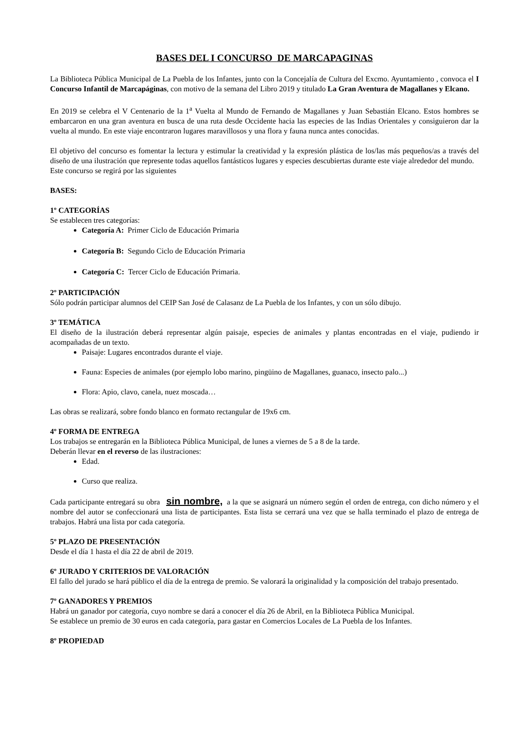BASES DEL I CONCURSO DE MARCAPAGINAS
La Biblioteca Pública Municipal de La Puebla de los Infantes, junto con la Concejalía de Cultura del Excmo. Ayuntamiento , convoca el I Concurso Infantil de Marcapáginas, con motivo de la semana del Libro 2019 y titulado La Gran Aventura de Magallanes y Elcano.
En 2019 se celebra el V Centenario de la 1<sup>a</sup> Vuelta al Mundo de Fernando de Magallanes y Juan Sebastián Elcano. Estos hombres se embarcaron en una gran aventura en busca de una ruta desde Occidente hacia las especies de las Indias Orientales y consiguieron dar la vuelta al mundo. En este viaje encontraron lugares maravillosos y una flora y fauna nunca antes conocidas.
El objetivo del concurso es fomentar la lectura y estimular la creatividad y la expresión plástica de los/las más pequeños/as a través del diseño de una ilustración que represente todas aquellos fantásticos lugares y especies descubiertas durante este viaje alrededor del mundo.
Este concurso se regirá por las siguientes
BASES:
1º CATEGORÍAS
Se establecen tres categorías:
Categoría A: Primer Ciclo de Educación Primaria
Categoría B: Segundo Ciclo de Educación Primaria
Categoría C: Tercer Ciclo de Educación Primaria.
2º PARTICIPACIÓN
Sólo podrán participar alumnos del CEIP San José de Calasanz de La Puebla de los Infantes, y con un sólo dibujo.
3º TEMÁTICA
El diseño de la ilustración deberá representar algún paisaje, especies de animales y plantas encontradas en el viaje, pudiendo ir acompañadas de un texto.
Paisaje: Lugares encontrados durante el viaje.
Fauna: Especies de animales (por ejemplo lobo marino, pingüino de Magallanes, guanaco, insecto palo...)
Flora: Apio, clavo, canela, nuez moscada…
Las obras se realizará, sobre fondo blanco en formato rectangular de 19x6 cm.
4º FORMA DE ENTREGA
Los trabajos se entregarán en la Biblioteca Pública Municipal, de lunes a viernes de 5 a 8 de la tarde.
Deberán llevar en el reverso de las ilustraciones:
Edad.
Curso que realiza.
Cada participante entregará su obra sin nombre, a la que se asignará un número según el orden de entrega, con dicho número y el nombre del autor se confeccionará una lista de participantes. Esta lista se cerrará una vez que se halla terminado el plazo de entrega de trabajos. Habrá una lista por cada categoría.
5º PLAZO DE PRESENTACIÓN
Desde el día 1 hasta el día 22 de abril de 2019.
6º JURADO Y CRITERIOS DE VALORACIÓN
El fallo del jurado se hará público el día de la entrega de premio. Se valorará la originalidad y la composición del trabajo presentado.
7º GANADORES Y PREMIOS
Habrá un ganador por categoría, cuyo nombre se dará a conocer el día 26 de Abril, en la Biblioteca Pública Municipal.
Se establece un premio de 30 euros en cada categoría, para gastar en Comercios Locales de La Puebla de los Infantes.
8º PROPIEDAD